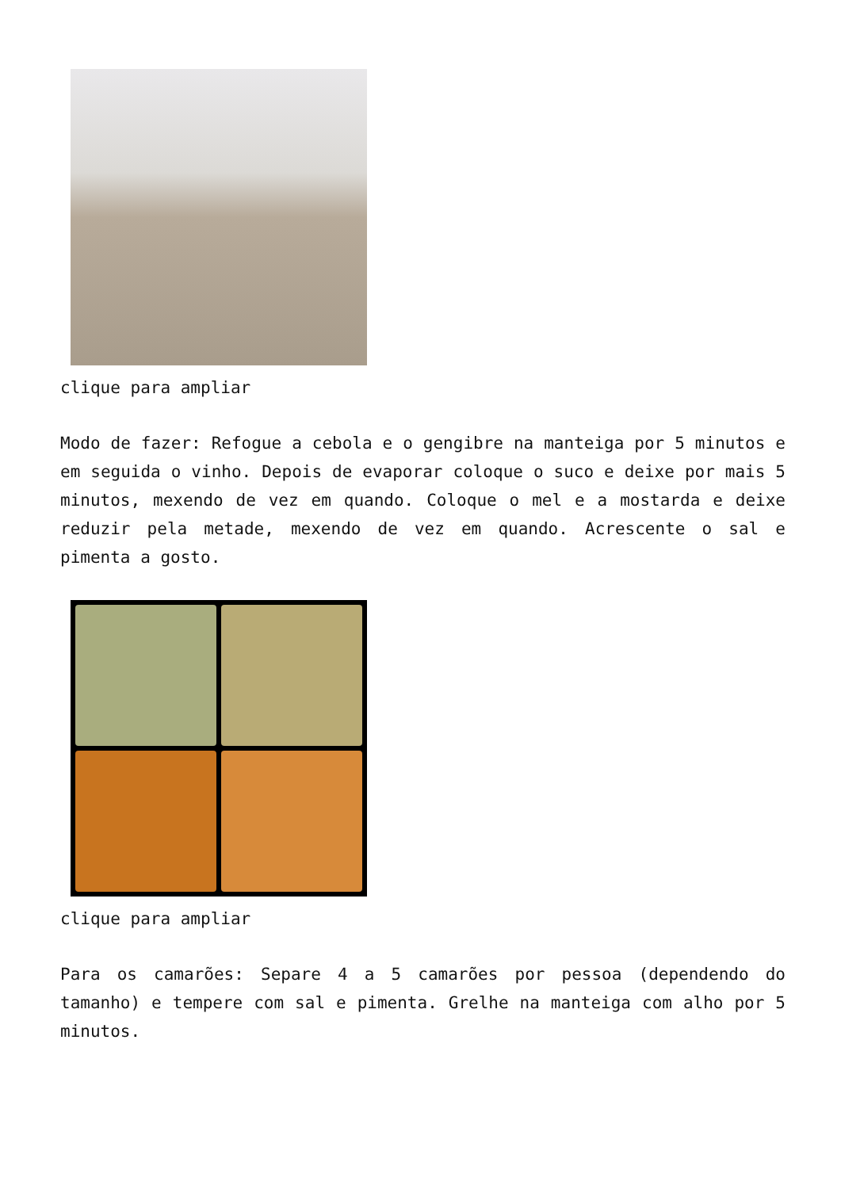clique para ampliar
Modo de fazer: Refogue a cebola e o gengibre na manteiga por 5 minutos e em seguida o vinho. Depois de evaporar coloque o suco e deixe por mais 5 minutos, mexendo de vez em quando. Coloque o mel e a mostarda e deixe reduzir pela metade, mexendo de vez em quando. Acrescente o sal e pimenta a gosto.
clique para ampliar
Para os camarões: Separe 4 a 5 camarões por pessoa (dependendo do tamanho) e tempere com sal e pimenta. Grelhe na manteiga com alho por 5 minutos.